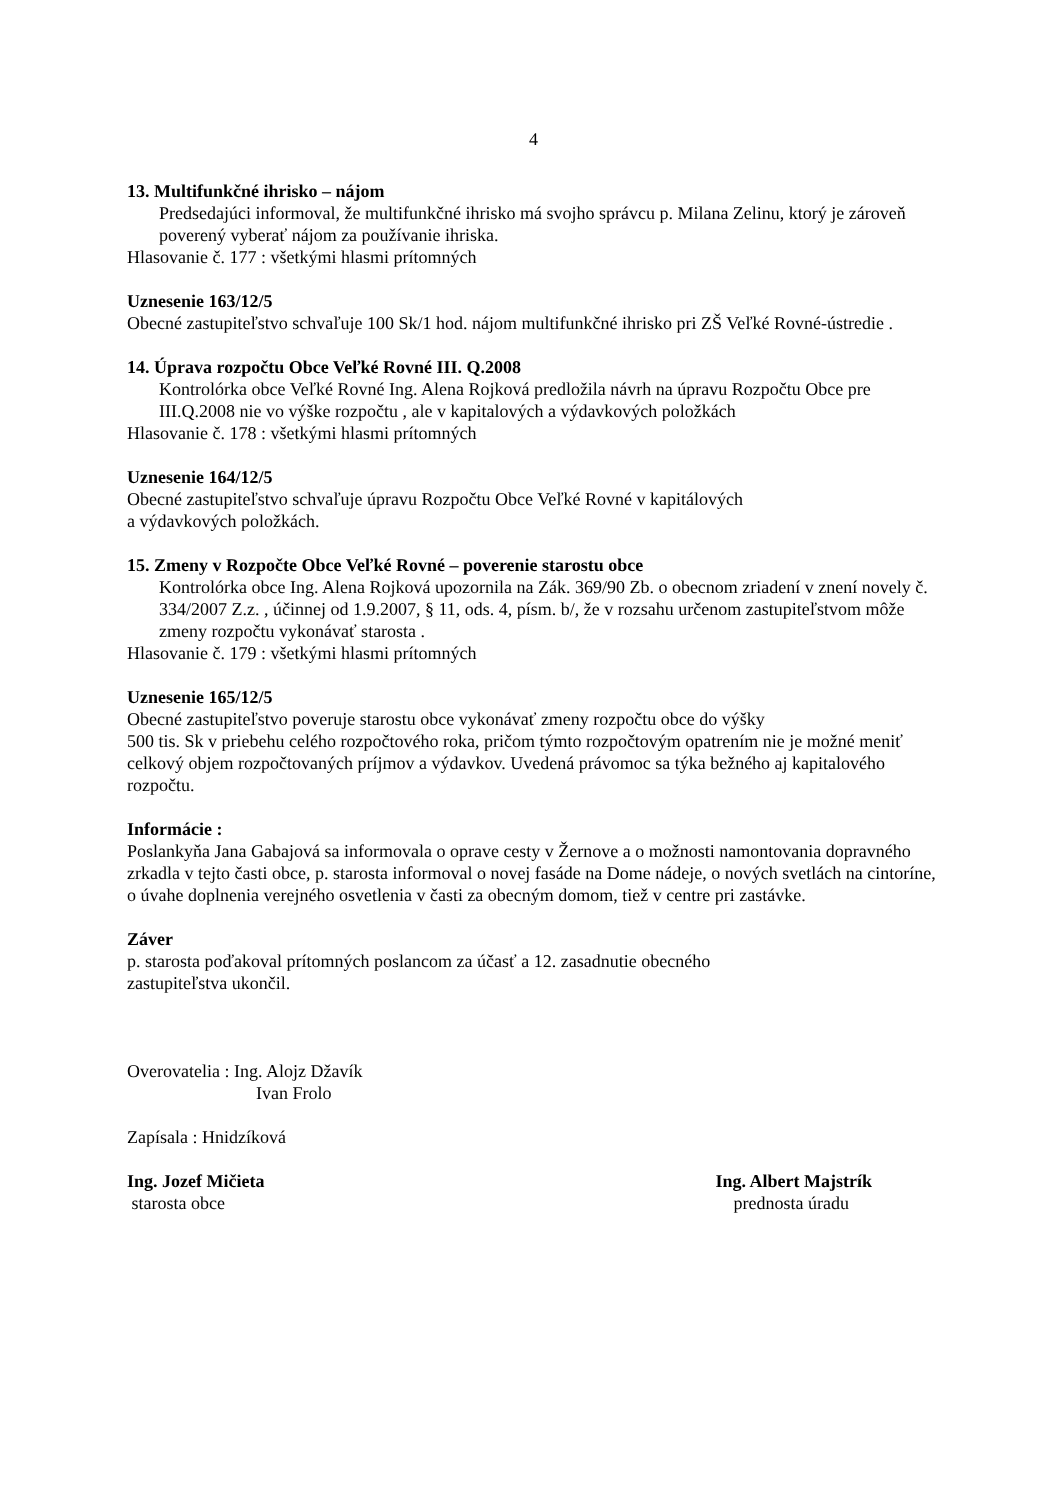4
13. Multifunkčné ihrisko – nájom
Predsedajúci informoval, že multifunkčné ihrisko má svojho správcu p. Milana Zelinu, ktorý je zároveň poverený vyberať nájom za používanie ihriska.
Hlasovanie č. 177 : všetkými hlasmi prítomných
Uznesenie 163/12/5
Obecné zastupiteľstvo schvaľuje 100 Sk/1 hod. nájom multifunkčné ihrisko pri ZŠ Veľké Rovné-ústredie .
14. Úprava rozpočtu Obce Veľké Rovné III. Q.2008
Kontrolórka obce Veľké Rovné Ing. Alena Rojková predložila návrh na úpravu Rozpočtu Obce pre III.Q.2008 nie vo výške rozpočtu , ale v kapitalových a výdavkových položkách
Hlasovanie č. 178 : všetkými hlasmi prítomných
Uznesenie 164/12/5
Obecné zastupiteľstvo schvaľuje úpravu Rozpočtu Obce Veľké Rovné v kapitálových
a výdavkových položkách.
15. Zmeny v Rozpočte Obce Veľké Rovné – poverenie starostu obce
Kontrolórka obce Ing. Alena Rojková upozornila na Zák. 369/90 Zb. o obecnom zriadení v znení novely č. 334/2007 Z.z. , účinnej od 1.9.2007, § 11, ods. 4, písm. b/, že v rozsahu určenom zastupiteľstvom môže zmeny rozpočtu vykonávať starosta .
Hlasovanie č. 179 : všetkými hlasmi prítomných
Uznesenie 165/12/5
Obecné zastupiteľstvo poveruje starostu obce vykonávať zmeny rozpočtu obce do výšky
500 tis. Sk v priebehu celého rozpočtového roka, pričom týmto rozpočtovým opatrením nie je možné meniť celkový objem rozpočtovaných príjmov a výdavkov. Uvedená právomoc sa týka bežného aj kapitalového rozpočtu.
Informácie :
Poslankyňa Jana Gabajová sa informovala o oprave cesty v Žernove a o možnosti namontovania dopravného zrkadla v tejto časti obce, p. starosta informoval o novej fasáde na Dome nádeje, o nových svetlách na cintoríne, o úvahe doplnenia verejného osvetlenia v časti za obecným domom, tiež v centre pri zastávke.
Záver
p. starosta poďakoval prítomných poslancom za účasť a 12. zasadnutie obecného
zastupiteľstva ukončil.
Overovatelia : Ing. Alojz Džavík
Ivan Frolo
Zapísala : Hnidzíková
Ing. Jozef Mičieta
starosta obce
Ing. Albert Majstrík
prednosta úradu